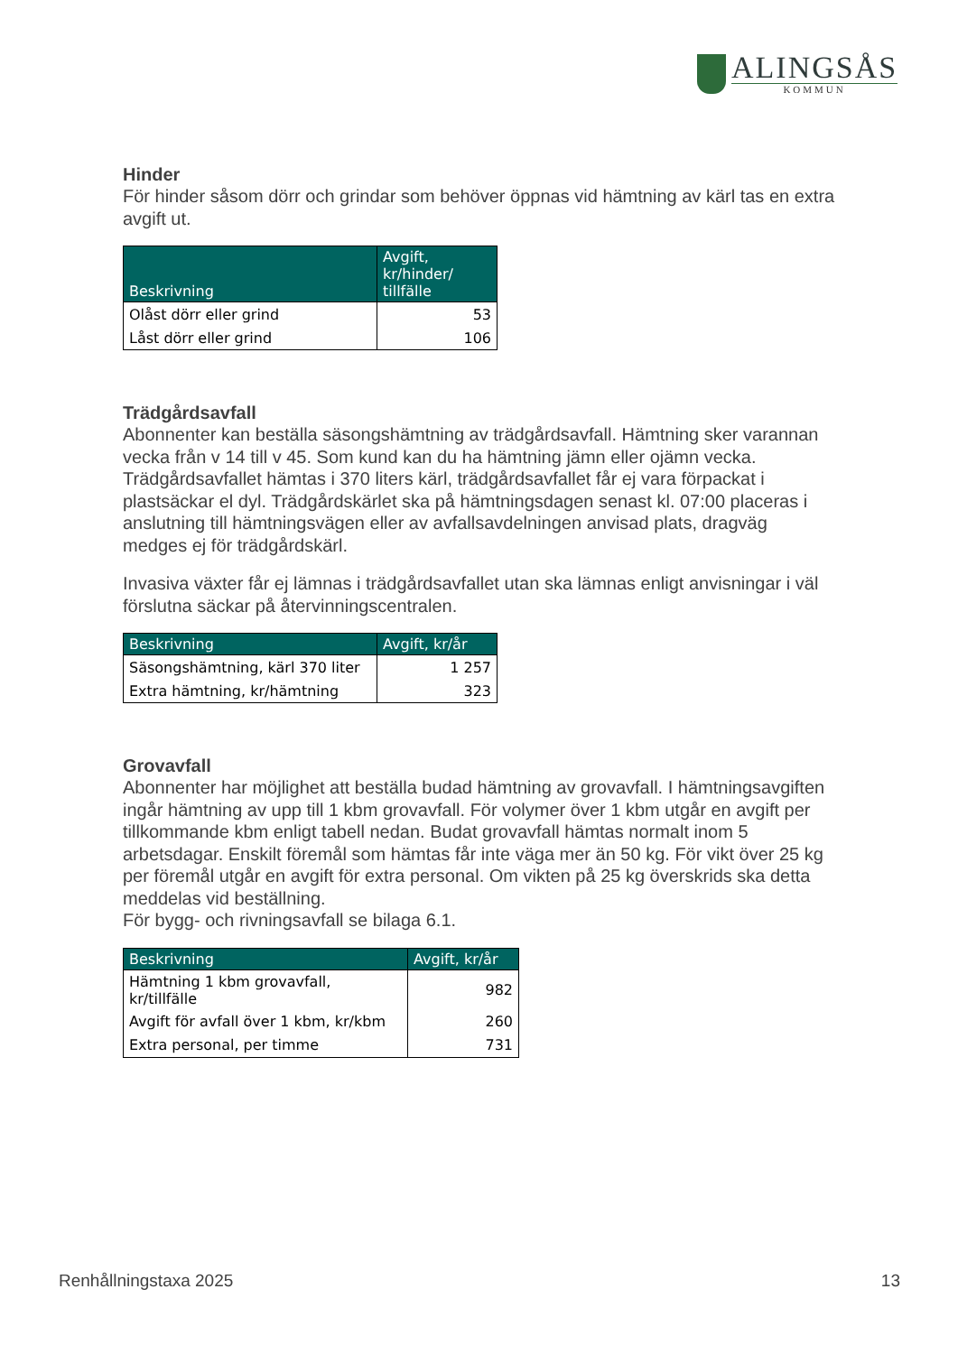ALINGSÅS
KOMMUN
Hinder
För hinder såsom dörr och grindar som behöver öppnas vid hämtning av kärl tas en extra avgift ut.
| Beskrivning | Avgift, kr/hinder/ tillfälle |
| --- | --- |
| Olåst dörr eller grind | 53 |
| Låst dörr eller grind | 106 |
Trädgårdsavfall
Abonnenter kan beställa säsongshämtning av trädgårdsavfall. Hämtning sker varannan vecka från v 14 till v 45. Som kund kan du ha hämtning jämn eller ojämn vecka. Trädgårdsavfallet hämtas i 370 liters kärl, trädgårdsavfallet får ej vara förpackat i plastsäckar el dyl. Trädgårdskärlet ska på hämtningsdagen senast kl. 07:00 placeras i anslutning till hämtningsvägen eller av avfallsavdelningen anvisad plats, dragväg medges ej för trädgårdskärl.
Invasiva växter får ej lämnas i trädgårdsavfallet utan ska lämnas enligt anvisningar i väl förslutna säckar på återvinningscentralen.
| Beskrivning | Avgift, kr/år |
| --- | --- |
| Säsongshämtning, kärl 370 liter | 1 257 |
| Extra hämtning, kr/hämtning | 323 |
Grovavfall
Abonnenter har möjlighet att beställa budad hämtning av grovavfall. I hämtningsavgiften ingår hämtning av upp till 1 kbm grovavfall. För volymer över 1 kbm utgår en avgift per tillkommande kbm enligt tabell nedan. Budat grovavfall hämtas normalt inom 5 arbetsdagar. Enskilt föremål som hämtas får inte väga mer än 50 kg. För vikt över 25 kg per föremål utgår en avgift för extra personal. Om vikten på 25 kg överskrids ska detta meddelas vid beställning.
För bygg- och rivningsavfall se bilaga 6.1.
| Beskrivning | Avgift, kr/år |
| --- | --- |
| Hämtning 1 kbm grovavfall, kr/tillfälle | 982 |
| Avgift för avfall över 1 kbm, kr/kbm | 260 |
| Extra personal, per timme | 731 |
Renhållningstaxa 2025 13